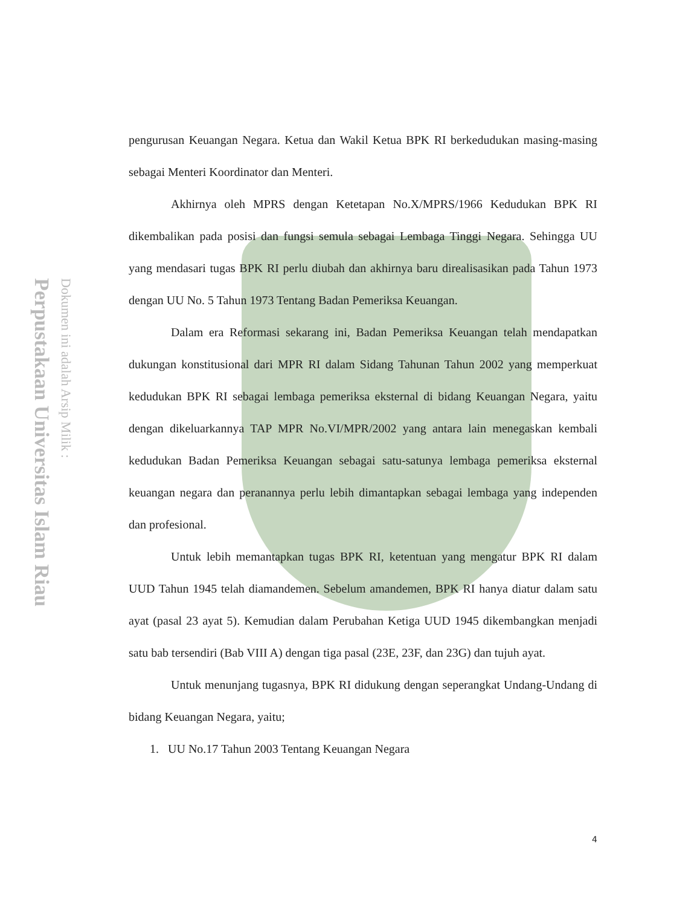Perpustakaan Universitas Islam Riau
Dokumen ini adalah Arsip Milik :
pengurusan Keuangan Negara. Ketua dan Wakil Ketua BPK RI berkedudukan masing-masing sebagai Menteri Koordinator dan Menteri.
Akhirnya oleh MPRS dengan Ketetapan No.X/MPRS/1966 Kedudukan BPK RI dikembalikan pada posisi dan fungsi semula sebagai Lembaga Tinggi Negara. Sehingga UU yang mendasari tugas BPK RI perlu diubah dan akhirnya baru direalisasikan pada Tahun 1973 dengan UU No. 5 Tahun 1973 Tentang Badan Pemeriksa Keuangan.
Dalam era Reformasi sekarang ini, Badan Pemeriksa Keuangan telah mendapatkan dukungan konstitusional dari MPR RI dalam Sidang Tahunan Tahun 2002 yang memperkuat kedudukan BPK RI sebagai lembaga pemeriksa eksternal di bidang Keuangan Negara, yaitu dengan dikeluarkannya TAP MPR No.VI/MPR/2002 yang antara lain menegaskan kembali kedudukan Badan Pemeriksa Keuangan sebagai satu-satunya lembaga pemeriksa eksternal keuangan negara dan peranannya perlu lebih dimantapkan sebagai lembaga yang independen dan profesional.
Untuk lebih memantapkan tugas BPK RI, ketentuan yang mengatur BPK RI dalam UUD Tahun 1945 telah diamandemen. Sebelum amandemen, BPK RI hanya diatur dalam satu ayat (pasal 23 ayat 5). Kemudian dalam Perubahan Ketiga UUD 1945 dikembangkan menjadi satu bab tersendiri (Bab VIII A) dengan tiga pasal (23E, 23F, dan 23G) dan tujuh ayat.
Untuk menunjang tugasnya, BPK RI didukung dengan seperangkat Undang-Undang di bidang Keuangan Negara, yaitu;
1. UU No.17 Tahun 2003 Tentang Keuangan Negara
4